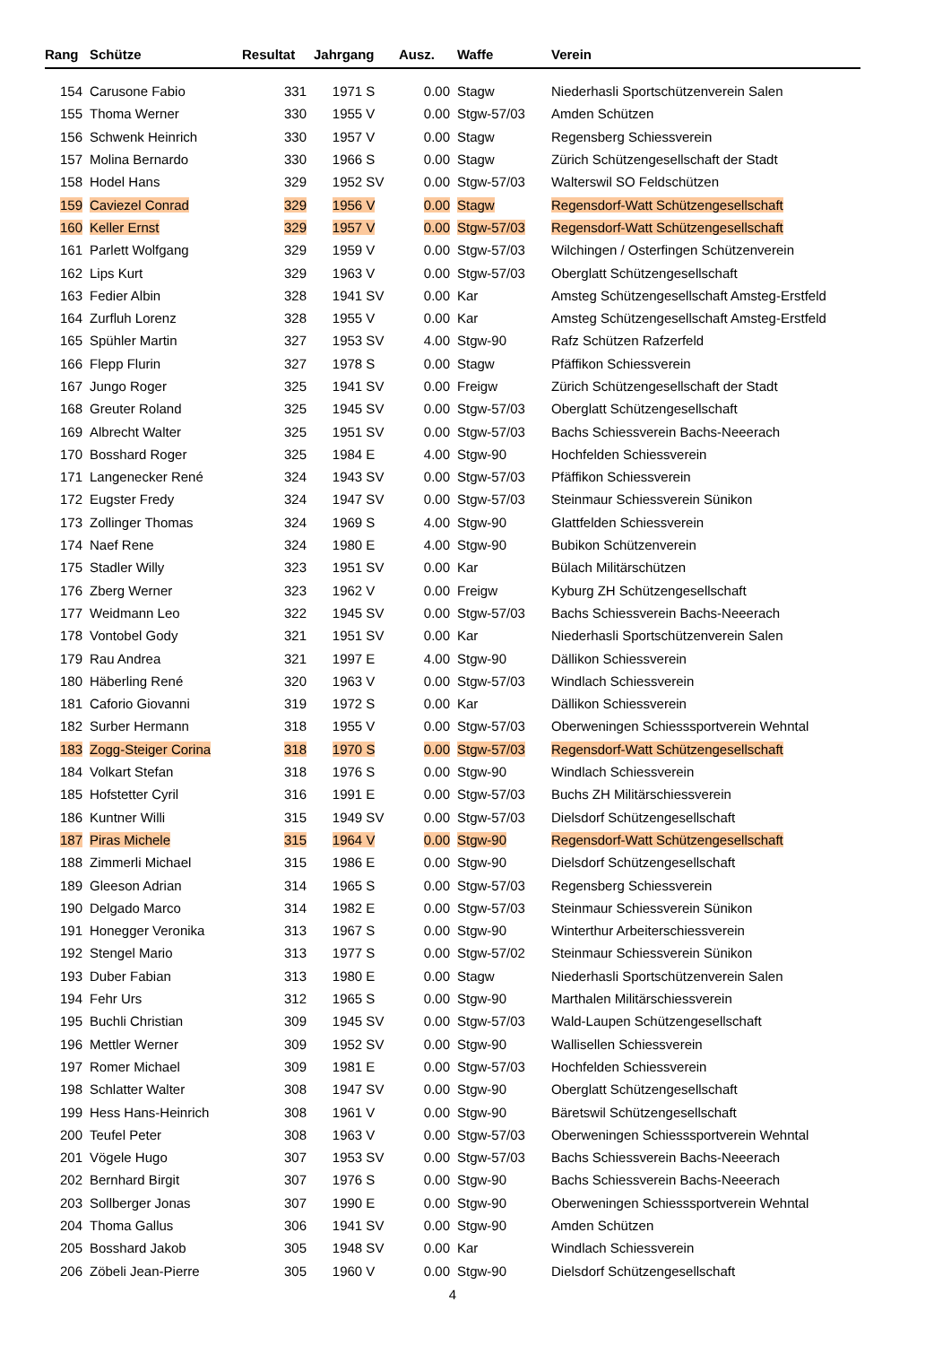| Rang | Schütze | Resultat | Jahrgang | Ausz. | Waffe | Verein |
| --- | --- | --- | --- | --- | --- | --- |
| 154 | Carusone Fabio | 331 | 1971 S | 0.00 | Stagw | Niederhasli Sportschützenverein Salen |
| 155 | Thoma Werner | 330 | 1955 V | 0.00 | Stgw-57/03 | Amden Schützen |
| 156 | Schwenk Heinrich | 330 | 1957 V | 0.00 | Stagw | Regensberg Schiessverein |
| 157 | Molina Bernardo | 330 | 1966 S | 0.00 | Stagw | Zürich Schützengesellschaft der Stadt |
| 158 | Hodel Hans | 329 | 1952 SV | 0.00 | Stgw-57/03 | Walterswil SO Feldschützen |
| 159 | Caviezel Conrad | 329 | 1956 V | 0.00 | Stagw | Regensdorf-Watt Schützengesellschaft |
| 160 | Keller Ernst | 329 | 1957 V | 0.00 | Stgw-57/03 | Regensdorf-Watt Schützengesellschaft |
| 161 | Parlett Wolfgang | 329 | 1959 V | 0.00 | Stgw-57/03 | Wilchingen / Osterfingen Schützenverein |
| 162 | Lips Kurt | 329 | 1963 V | 0.00 | Stgw-57/03 | Oberglatt Schützengesellschaft |
| 163 | Fedier Albin | 328 | 1941 SV | 0.00 | Kar | Amsteg Schützengesellschaft Amsteg-Erstfeld |
| 164 | Zurfluh Lorenz | 328 | 1955 V | 0.00 | Kar | Amsteg Schützengesellschaft Amsteg-Erstfeld |
| 165 | Spühler Martin | 327 | 1953 SV | 4.00 | Stgw-90 | Rafz Schützen Rafzerfeld |
| 166 | Flepp Flurin | 327 | 1978 S | 0.00 | Stagw | Pfäffikon Schiessverein |
| 167 | Jungo Roger | 325 | 1941 SV | 0.00 | Freigw | Zürich Schützengesellschaft der Stadt |
| 168 | Greuter Roland | 325 | 1945 SV | 0.00 | Stgw-57/03 | Oberglatt Schützengesellschaft |
| 169 | Albrecht Walter | 325 | 1951 SV | 0.00 | Stgw-57/03 | Bachs Schiessverein Bachs-Neeerach |
| 170 | Bosshard Roger | 325 | 1984 E | 4.00 | Stgw-90 | Hochfelden Schiessverein |
| 171 | Langenecker René | 324 | 1943 SV | 0.00 | Stgw-57/03 | Pfäffikon Schiessverein |
| 172 | Eugster Fredy | 324 | 1947 SV | 0.00 | Stgw-57/03 | Steinmaur Schiessverein Sünikon |
| 173 | Zollinger Thomas | 324 | 1969 S | 4.00 | Stgw-90 | Glattfelden Schiessverein |
| 174 | Naef Rene | 324 | 1980 E | 4.00 | Stgw-90 | Bubikon Schützenverein |
| 175 | Stadler Willy | 323 | 1951 SV | 0.00 | Kar | Bülach Militärschützen |
| 176 | Zberg Werner | 323 | 1962 V | 0.00 | Freigw | Kyburg ZH Schützengesellschaft |
| 177 | Weidmann Leo | 322 | 1945 SV | 0.00 | Stgw-57/03 | Bachs Schiessverein Bachs-Neeerach |
| 178 | Vontobel Gody | 321 | 1951 SV | 0.00 | Kar | Niederhasli Sportschützenverein Salen |
| 179 | Rau Andrea | 321 | 1997 E | 4.00 | Stgw-90 | Dällikon Schiessverein |
| 180 | Häberling René | 320 | 1963 V | 0.00 | Stgw-57/03 | Windlach Schiessverein |
| 181 | Caforio Giovanni | 319 | 1972 S | 0.00 | Kar | Dällikon Schiessverein |
| 182 | Surber Hermann | 318 | 1955 V | 0.00 | Stgw-57/03 | Oberweningen Schiesssportverein Wehntal |
| 183 | Zogg-Steiger Corina | 318 | 1970 S | 0.00 | Stgw-57/03 | Regensdorf-Watt Schützengesellschaft |
| 184 | Volkart Stefan | 318 | 1976 S | 0.00 | Stgw-90 | Windlach Schiessverein |
| 185 | Hofstetter Cyril | 316 | 1991 E | 0.00 | Stgw-57/03 | Buchs ZH Militärschiessverein |
| 186 | Kuntner Willi | 315 | 1949 SV | 0.00 | Stgw-57/03 | Dielsdorf Schützengesellschaft |
| 187 | Piras Michele | 315 | 1964 V | 0.00 | Stgw-90 | Regensdorf-Watt Schützengesellschaft |
| 188 | Zimmerli Michael | 315 | 1986 E | 0.00 | Stgw-90 | Dielsdorf Schützengesellschaft |
| 189 | Gleeson Adrian | 314 | 1965 S | 0.00 | Stgw-57/03 | Regensberg Schiessverein |
| 190 | Delgado Marco | 314 | 1982 E | 0.00 | Stgw-57/03 | Steinmaur Schiessverein Sünikon |
| 191 | Honegger Veronika | 313 | 1967 S | 0.00 | Stgw-90 | Winterthur Arbeiterschiessverein |
| 192 | Stengel Mario | 313 | 1977 S | 0.00 | Stgw-57/02 | Steinmaur Schiessverein Sünikon |
| 193 | Duber Fabian | 313 | 1980 E | 0.00 | Stagw | Niederhasli Sportschützenverein Salen |
| 194 | Fehr Urs | 312 | 1965 S | 0.00 | Stgw-90 | Marthalen Militärschiessverein |
| 195 | Buchli Christian | 309 | 1945 SV | 0.00 | Stgw-57/03 | Wald-Laupen Schützengesellschaft |
| 196 | Mettler Werner | 309 | 1952 SV | 0.00 | Stgw-90 | Wallisellen Schiessverein |
| 197 | Romer Michael | 309 | 1981 E | 0.00 | Stgw-57/03 | Hochfelden Schiessverein |
| 198 | Schlatter Walter | 308 | 1947 SV | 0.00 | Stgw-90 | Oberglatt Schützengesellschaft |
| 199 | Hess Hans-Heinrich | 308 | 1961 V | 0.00 | Stgw-90 | Bäretswil Schützengesellschaft |
| 200 | Teufel Peter | 308 | 1963 V | 0.00 | Stgw-57/03 | Oberweningen Schiesssportverein Wehntal |
| 201 | Vögele Hugo | 307 | 1953 SV | 0.00 | Stgw-57/03 | Bachs Schiessverein Bachs-Neeerach |
| 202 | Bernhard Birgit | 307 | 1976 S | 0.00 | Stgw-90 | Bachs Schiessverein Bachs-Neeerach |
| 203 | Sollberger Jonas | 307 | 1990 E | 0.00 | Stgw-90 | Oberweningen Schiesssportverein Wehntal |
| 204 | Thoma Gallus | 306 | 1941 SV | 0.00 | Stgw-90 | Amden Schützen |
| 205 | Bosshard Jakob | 305 | 1948 SV | 0.00 | Kar | Windlach Schiessverein |
| 206 | Zöbeli Jean-Pierre | 305 | 1960 V | 0.00 | Stgw-90 | Dielsdorf Schützengesellschaft |
4